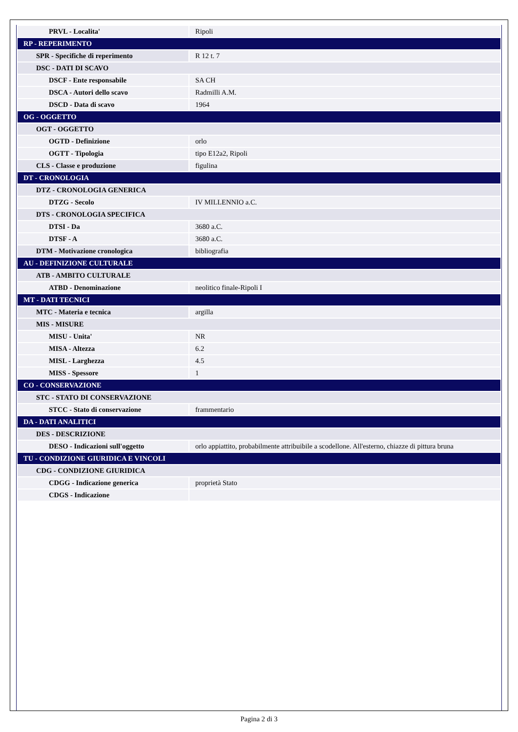| PRVL - Localita' | Ripoli |
| RP - REPERIMENTO | |
| SPR - Specifiche di reperimento | R 12 t. 7 |
| DSC - DATI DI SCAVO | |
| DSCF - Ente responsabile | SA CH |
| DSCA - Autori dello scavo | Radmilli A.M. |
| DSCD - Data di scavo | 1964 |
| OG - OGGETTO | |
| OGT - OGGETTO | |
| OGTD - Definizione | orlo |
| OGTT - Tipologia | tipo E12a2, Ripoli |
| CLS - Classe e produzione | figulina |
| DT - CRONOLOGIA | |
| DTZ - CRONOLOGIA GENERICA | |
| DTZG - Secolo | IV MILLENNIO a.C. |
| DTS - CRONOLOGIA SPECIFICA | |
| DTSI - Da | 3680 a.C. |
| DTSF - A | 3680 a.C. |
| DTM - Motivazione cronologica | bibliografia |
| AU - DEFINIZIONE CULTURALE | |
| ATB - AMBITO CULTURALE | |
| ATBD - Denominazione | neolitico finale-Ripoli I |
| MT - DATI TECNICI | |
| MTC - Materia e tecnica | argilla |
| MIS - MISURE | |
| MISU - Unita' | NR |
| MISA - Altezza | 6.2 |
| MISL - Larghezza | 4.5 |
| MISS - Spessore | 1 |
| CO - CONSERVAZIONE | |
| STC - STATO DI CONSERVAZIONE | |
| STCC - Stato di conservazione | frammentario |
| DA - DATI ANALITICI | |
| DES - DESCRIZIONE | |
| DESO - Indicazioni sull'oggetto | orlo appiattito, probabilmente attribuibile a scodellone. All'esterno, chiazze di pittura bruna |
| TU - CONDIZIONE GIURIDICA E VINCOLI | |
| CDG - CONDIZIONE GIURIDICA | |
| CDGG - Indicazione generica | proprietà Stato |
| CDGS - Indicazione | |
Pagina 2 di 3